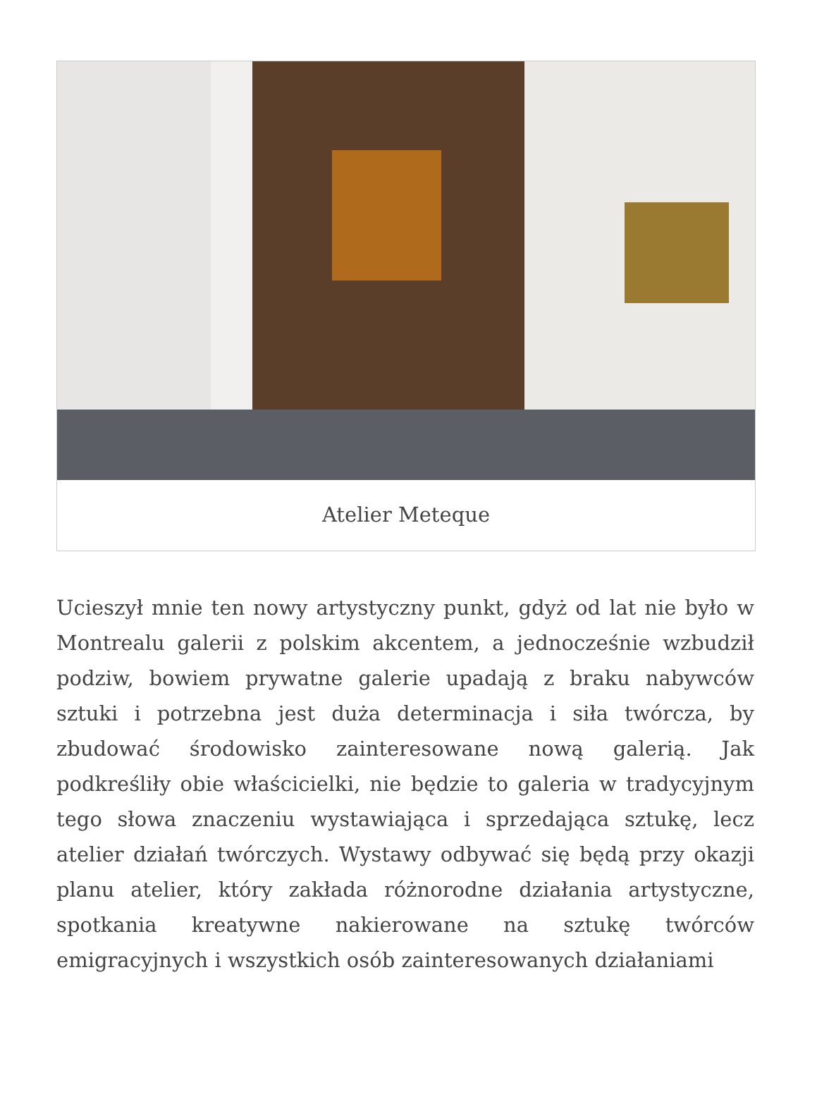Atelier Meteque
Ucieszył mnie ten nowy artystyczny punkt, gdyż od lat nie było w Montrealu galerii z polskim akcentem, a jednocześnie wzbudził podziw, bowiem prywatne galerie upadają z braku nabywców sztuki i potrzebna jest duża determinacja i siła twórcza, by zbudować środowisko zainteresowane nową galerią. Jak podkreśliły obie właścicielki, nie będzie to galeria w tradycyjnym tego słowa znaczeniu wystawiająca i sprzedająca sztukę, lecz atelier działań twórczych. Wystawy odbywać się będą przy okazji planu atelier, który zakłada różnorodne działania artystyczne, spotkania kreatywne nakierowane na sztukę twórców emigracyjnych i wszystkich osób zainteresowanych działaniami